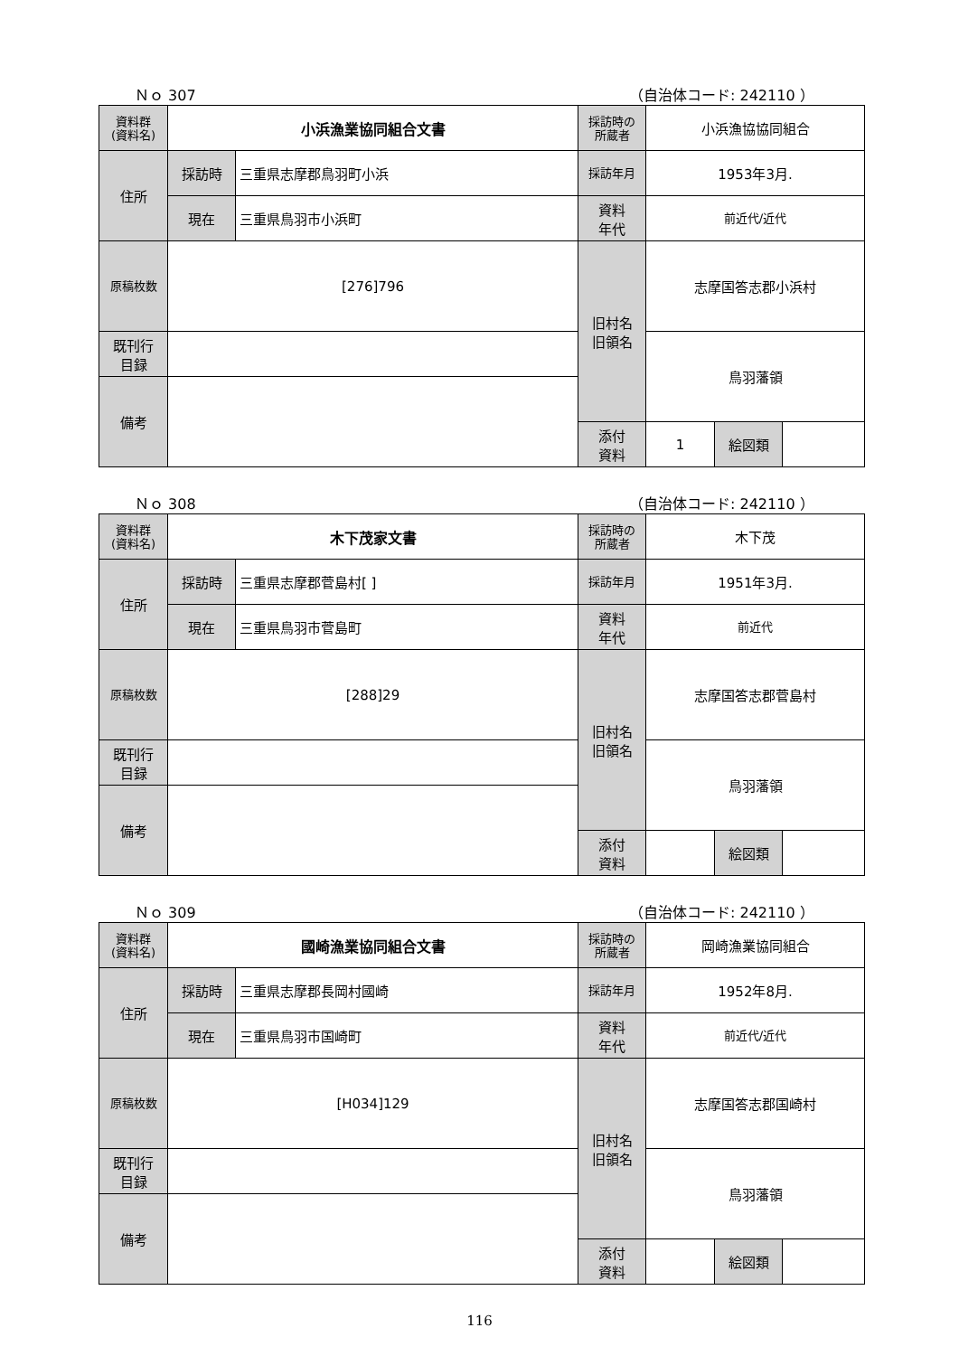Ｎｏ 307 （自治体コード: 242110 ）
| 資料群 (資料名) | 小浜漁業協同組合文書 | | 採訪時の 所蔵者 | 小浜漁協協同組合 | | |
| 住所 | 採訪時 | 三重県志摩郡鳥羽町小浜 | 採訪年月 | 1953年3月. | | |
| | 現在 | 三重県鳥羽市小浜町 | 資料 年代 | 前近代/近代 | | |
| 原稿枚数 | [276]796 | | 旧村名 旧領名 | 志摩国答志郡小浜村 | | |
| 既刊行 目録 | | | | 鳥羽藩領 | | |
| 備考 | | | | | | |
| | | | 添付 資料 | 1 | 絵図類 | |
Ｎｏ 308 （自治体コード: 242110 ）
| 資料群 (資料名) | 木下茂家文書 | | 採訪時の 所蔵者 | 木下茂 | | |
| 住所 | 採訪時 | 三重県志摩郡菅島村[ ] | 採訪年月 | 1951年3月. | | |
| | 現在 | 三重県鳥羽市菅島町 | 資料 年代 | 前近代 | | |
| 原稿枚数 | [288]29 | | 旧村名 旧領名 | 志摩国答志郡菅島村 | | |
| 既刊行 目録 | | | | 鳥羽藩領 | | |
| 備考 | | | | | | |
| | | | 添付 資料 | | 絵図類 | |
Ｎｏ 309 （自治体コード: 242110 ）
| 資料群 (資料名) | 國崎漁業協同組合文書 | | 採訪時の 所蔵者 | 岡崎漁業協同組合 | | |
| 住所 | 採訪時 | 三重県志摩郡長岡村國崎 | 採訪年月 | 1952年8月. | | |
| | 現在 | 三重県鳥羽市国崎町 | 資料 年代 | 前近代/近代 | | |
| 原稿枚数 | [H034]129 | | 旧村名 旧領名 | 志摩国答志郡国崎村 | | |
| 既刊行 目録 | | | | 鳥羽藩領 | | |
| 備考 | | | | | | |
| | | | 添付 資料 | | 絵図類 | |
116